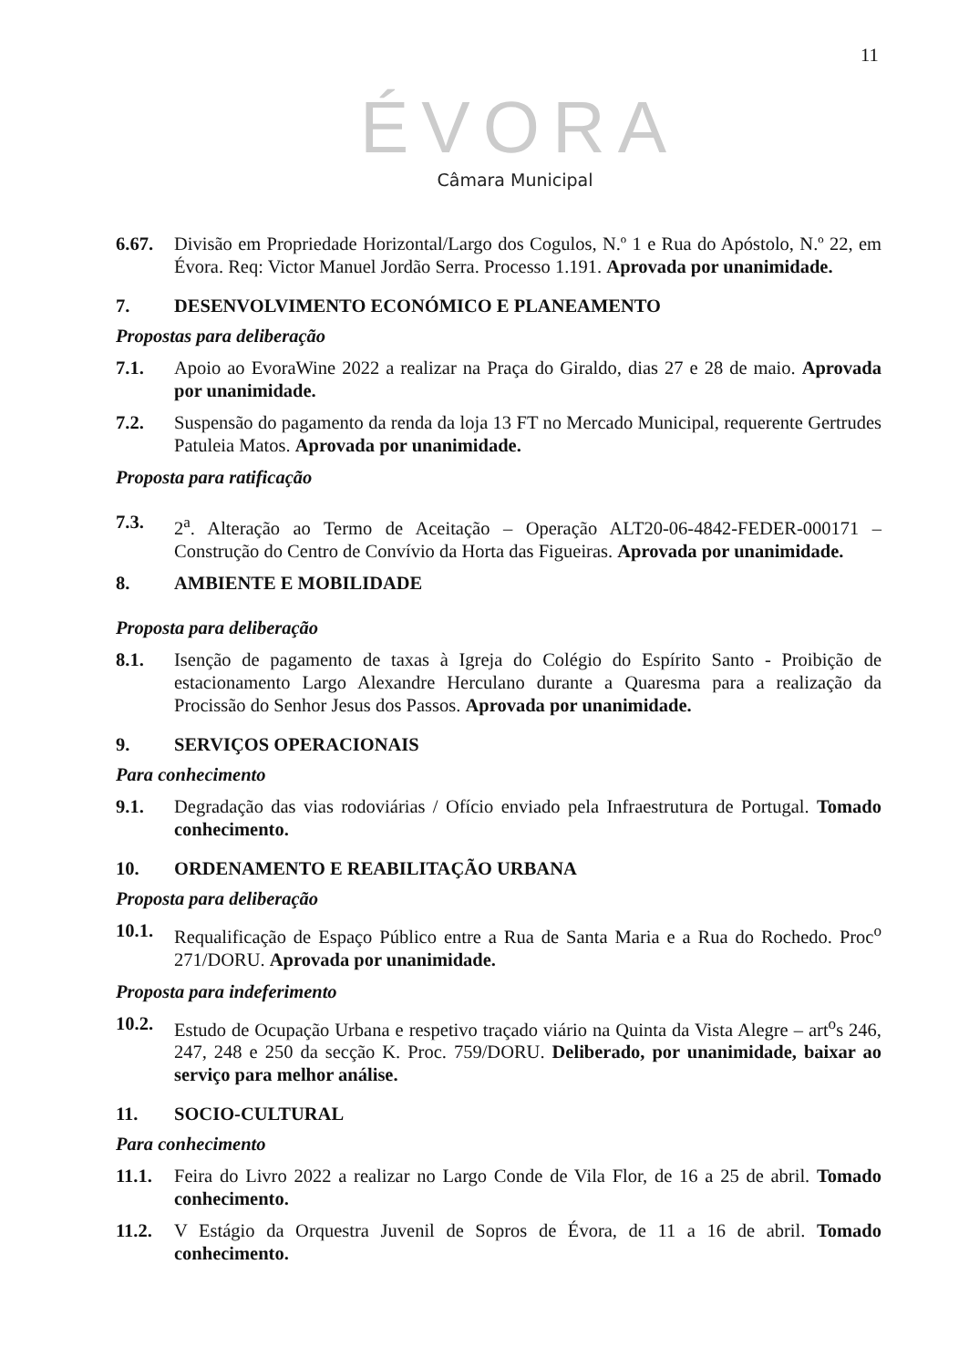11
ÉVORA
Câmara Municipal
6.67. Divisão em Propriedade Horizontal/Largo dos Cogulos, N.º 1 e Rua do Apóstolo, N.º 22, em Évora. Req: Victor Manuel Jordão Serra. Processo 1.191. Aprovada por unanimidade.
7. DESENVOLVIMENTO ECONÓMICO E PLANEAMENTO
Propostas para deliberação
7.1. Apoio ao EvoraWine 2022 a realizar na Praça do Giraldo, dias 27 e 28 de maio. Aprovada por unanimidade.
7.2. Suspensão do pagamento da renda da loja 13 FT no Mercado Municipal, requerente Gertrudes Patuleia Matos. Aprovada por unanimidade.
Proposta para ratificação
7.3. 2<sup>a</sup>. Alteração ao Termo de Aceitação – Operação ALT20-06-4842-FEDER-000171 – Construção do Centro de Convívio da Horta das Figueiras. Aprovada por unanimidade.
8. AMBIENTE E MOBILIDADE
Proposta para deliberação
8.1. Isenção de pagamento de taxas à Igreja do Colégio do Espírito Santo - Proibição de estacionamento Largo Alexandre Herculano durante a Quaresma para a realização da Procissão do Senhor Jesus dos Passos. Aprovada por unanimidade.
9. SERVIÇOS OPERACIONAIS
Para conhecimento
9.1. Degradação das vias rodoviárias / Ofício enviado pela Infraestrutura de Portugal. Tomado conhecimento.
10. ORDENAMENTO E REABILITAÇÃO URBANA
Proposta para deliberação
10.1. Requalificação de Espaço Público entre a Rua de Santa Maria e a Rua do Rochedo. Proc<sup>o</sup> 271/DORU. Aprovada por unanimidade.
Proposta para indeferimento
10.2. Estudo de Ocupação Urbana e respetivo traçado viário na Quinta da Vista Alegre – art<sup>o</sup>s 246, 247, 248 e 250 da secção K. Proc. 759/DORU. Deliberado, por unanimidade, baixar ao serviço para melhor análise.
11. SOCIO-CULTURAL
Para conhecimento
11.1. Feira do Livro 2022 a realizar no Largo Conde de Vila Flor, de 16 a 25 de abril. Tomado conhecimento.
11.2. V Estágio da Orquestra Juvenil de Sopros de Évora, de 11 a 16 de abril. Tomado conhecimento.